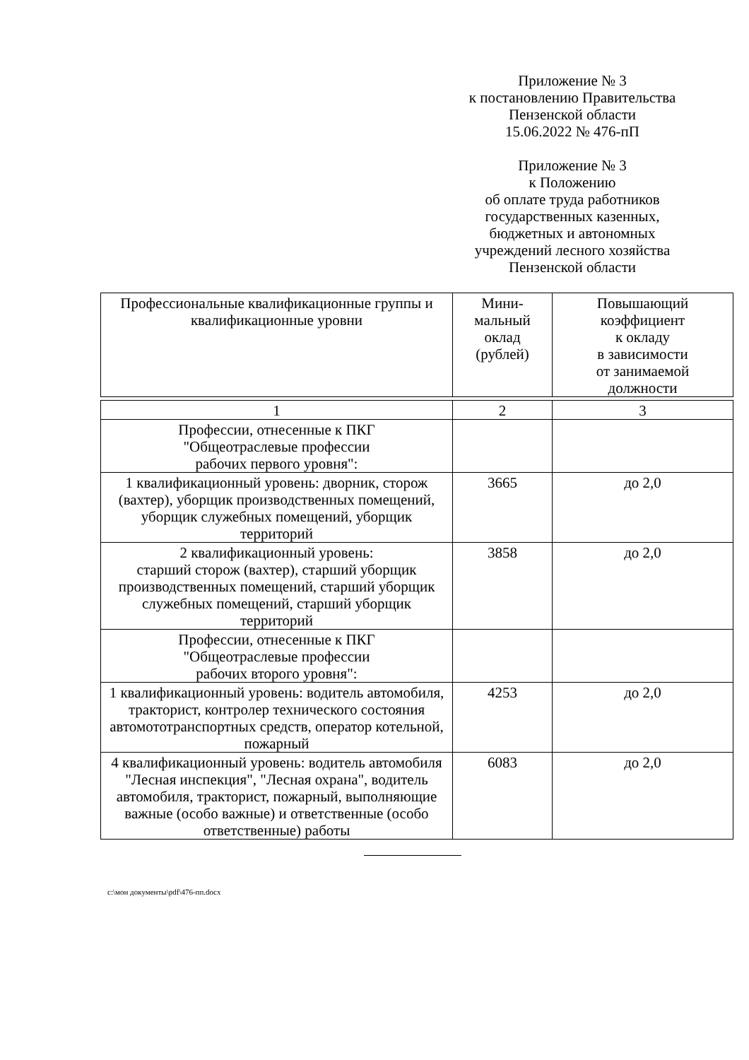Приложение № 3
к постановлению Правительства
Пензенской области
15.06.2022 № 476-пП
Приложение № 3
к Положению
об оплате труда работников
государственных казенных,
бюджетных и автономных
учреждений лесного хозяйства
Пензенской области
| Профессиональные квалификационные группы и квалификационные уровни | Мини- мальный оклад (рублей) | Повышающий коэффициент к окладу в зависимости от занимаемой должности |
| --- | --- | --- |
| 1 | 2 | 3 |
| Профессии, отнесенные к ПКГ "Общеотраслевые профессии рабочих первого уровня": | | |
| 1 квалификационный уровень: дворник, сторож (вахтер), уборщик производственных помещений, уборщик служебных помещений, уборщик территорий | 3665 | до 2,0 |
| 2 квалификационный уровень: старший сторож (вахтер), старший уборщик производственных помещений, старший уборщик служебных помещений, старший уборщик территорий | 3858 | до 2,0 |
| Профессии, отнесенные к ПКГ "Общеотраслевые профессии рабочих второго уровня": | | |
| 1 квалификационный уровень: водитель автомобиля, тракторист, контролер технического состояния автомототранспортных средств, оператор котельной, пожарный | 4253 | до 2,0 |
| 4 квалификационный уровень: водитель автомобиля "Лесная инспекция", "Лесная охрана", водитель автомобиля, тракторист, пожарный, выполняющие важные (особо важные) и ответственные (особо ответственные) работы | 6083 | до 2,0 |
c:\мои документы\pdf\476-пп.docx